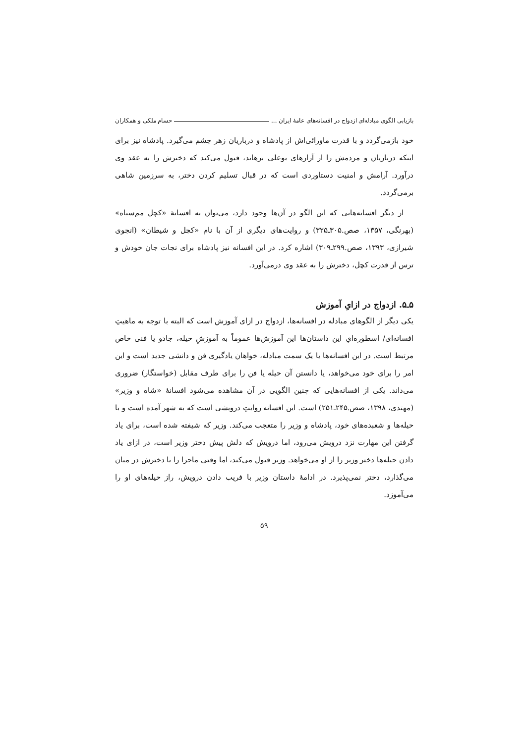بازیابی الگوی مبادله‌ای ازدواج در افسانه‌های عامهٔ ایران ... حسام ملکی و همکاران
خود بازمی‌گردد و با قدرت ماورائی‌اش از پادشاه و درباریان زهر چشم می‌گیرد. پادشاه نیز برای اینکه درباریان و مردمش را از آزارهای بوعلی برهاند، قبول می‌کند که دخترش را به عقد وی درآورد. آرامش و امنیت دستاوردی است که در قبال تسلیم کردن دختر، به سرزمین شاهی برمی‌گردد.
از دیگر افسانه‌هایی که این الگو در آن‌ها وجود دارد، می‌توان به افسانهٔ «کچل مم‌سیاه» (بهرنگی، ۱۳۵۷، صص.۳۰۵ـ۳۲۵) و روایت‌های دیگری از آن با نام «کچل و شیطان» (انجوی شیرازی، ۱۳۹۳، صص.۲۹۹ـ۳۰۹) اشاره کرد. در این افسانه نیز پادشاه برای نجات جان خودش و ترس از قدرت کچل، دخترش را به عقد وی درمی‌آورد.
۵ـ۵. ازدواج در ازایِ آموزش
یکی دیگر از الگوهای مبادله در افسانه‌ها، ازدواج در ازای آموزش است که البته با توجه به ماهیتِ افسانه‌ای/ اسطوره‌ایِ این داستان‌ها این آموزش‌ها عموماً به آموزشِ حیله، جادو یا فنی خاص مرتبط است. در این افسانه‌ها یا یک سمت مبادله، خواهان یادگیری فن و دانشی جدید است و این امر را برای خود می‌خواهد، یا دانستن آن حیله یا فن را برای طرف مقابل (خواستگار) ضروری می‌داند. یکی از افسانه‌هایی که چنین الگویی در آن مشاهده می‌شود افسانهٔ «شاه و وزیر» (مهتدی، ۱۳۹۸، صص.۲۴۵ـ۲۵۱) است. این افسانه روایتِ درویشی است که به شهر آمده است و با حیله‌ها و شعبده‌های خود، پادشاه و وزیر را متعجب می‌کند. وزیر که شیفته شده است، برای یاد گرفتن این مهارت نزد درویش می‌رود، اما درویش که دلش پیش دختر وزیر است، در ازای یاد دادن حیله‌ها دختر وزیر را از او می‌خواهد. وزیر قبول می‌کند، اما وقتی ماجرا را با دخترش در میان می‌گذارد، دختر نمی‌پذیرد. در ادامهٔ داستان وزیر با فریب دادن درویش، راز حیله‌های او را می‌آموزد.
۵۹